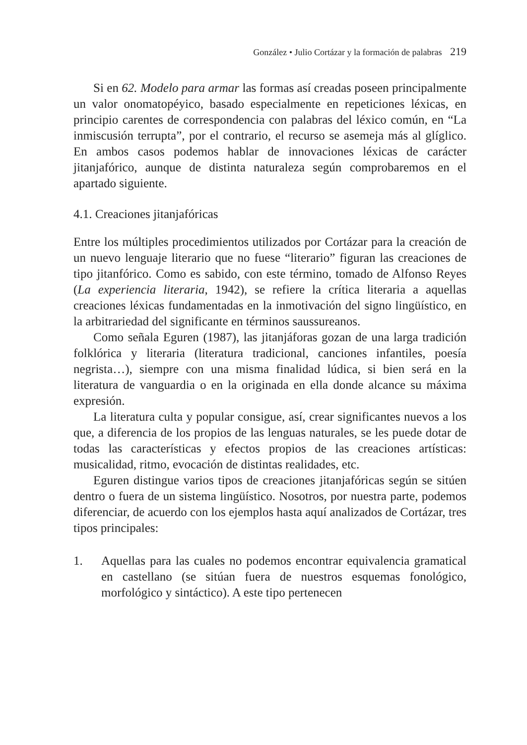González • Julio Cortázar y la formación de palabras 219
Si en 62. Modelo para armar las formas así creadas poseen principalmente un valor onomatopéyico, basado especialmente en repeticiones léxicas, en principio carentes de correspondencia con palabras del léxico común, en “La inmiscusión terrupta”, por el contrario, el recurso se asemeja más al glíglico. En ambos casos podemos hablar de innovaciones léxicas de carácter jitanjafórico, aunque de distinta naturaleza según comprobaremos en el apartado siguiente.
4.1. Creaciones jitanjafóricas
Entre los múltiples procedimientos utilizados por Cortázar para la creación de un nuevo lenguaje literario que no fuese “literario” figuran las creaciones de tipo jitanfórico. Como es sabido, con este término, tomado de Alfonso Reyes (La experiencia literaria, 1942), se refiere la crítica literaria a aquellas creaciones léxicas fundamentadas en la inmotivación del signo lingüístico, en la arbitrariedad del significante en términos saussureanos.
Como señala Eguren (1987), las jitanjáforas gozan de una larga tradición folklórica y literaria (literatura tradicional, canciones infantiles, poesía negrista…), siempre con una misma finalidad lúdica, si bien será en la literatura de vanguardia o en la originada en ella donde alcance su máxima expresión.
La literatura culta y popular consigue, así, crear significantes nuevos a los que, a diferencia de los propios de las lenguas naturales, se les puede dotar de todas las características y efectos propios de las creaciones artísticas: musicalidad, ritmo, evocación de distintas realidades, etc.
Eguren distingue varios tipos de creaciones jitanjafóricas según se sitúen dentro o fuera de un sistema lingüístico. Nosotros, por nuestra parte, podemos diferenciar, de acuerdo con los ejemplos hasta aquí analizados de Cortázar, tres tipos principales:
1. Aquellas para las cuales no podemos encontrar equivalencia gramatical en castellano (se sitúan fuera de nuestros esquemas fonológico, morfológico y sintáctico). A este tipo pertenecen